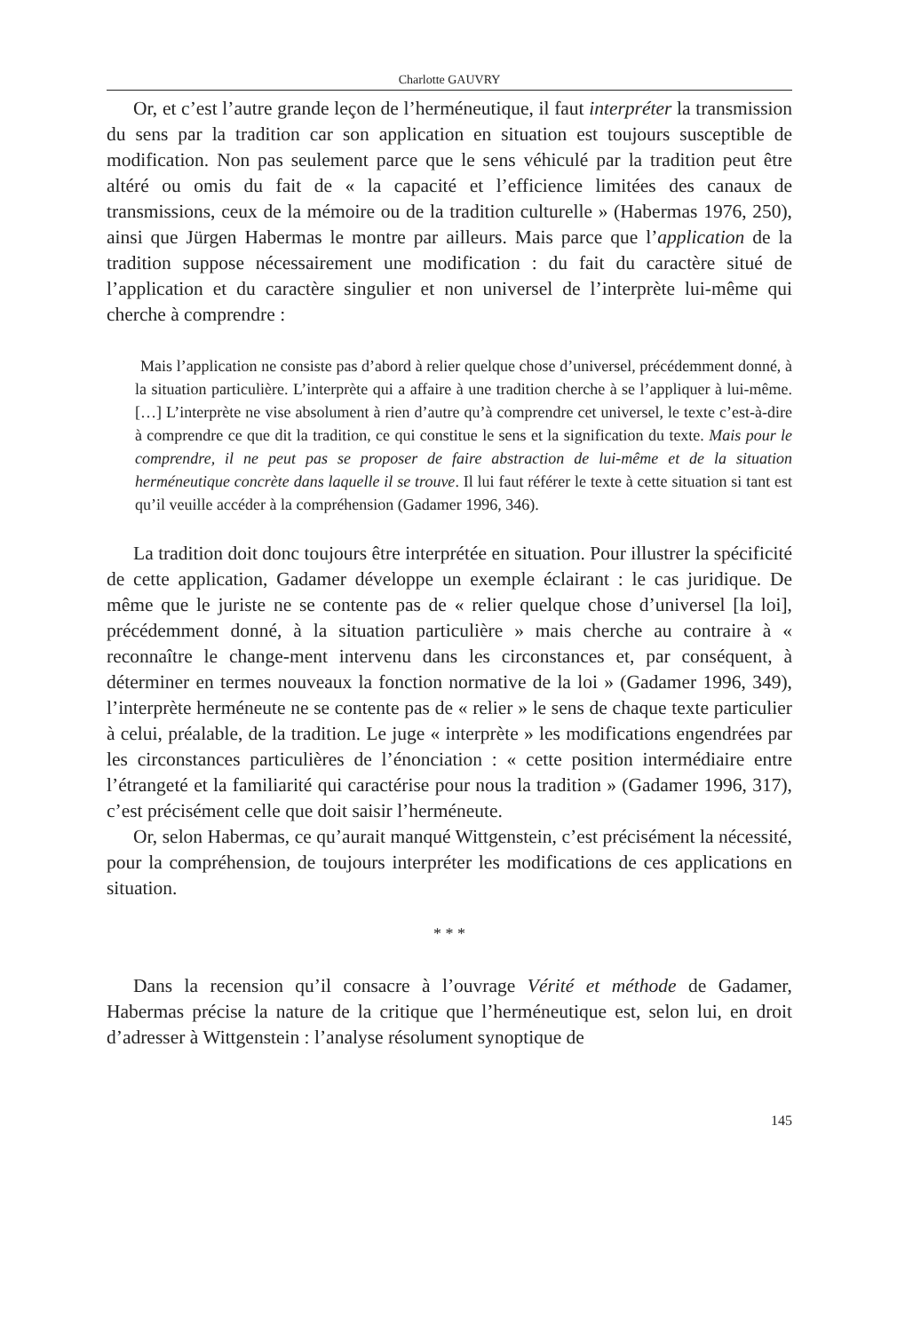Charlotte GAUVRY
Or, et c’est l’autre grande leçon de l’herméneutique, il faut interpréter la transmission du sens par la tradition car son application en situation est toujours susceptible de modification. Non pas seulement parce que le sens véhiculé par la tradition peut être altéré ou omis du fait de « la capacité et l’efficience limitées des canaux de transmissions, ceux de la mémoire ou de la tradition culturelle » (Habermas 1976, 250), ainsi que Jürgen Habermas le montre par ailleurs. Mais parce que l’application de la tradition suppose nécessairement une modification : du fait du caractère situé de l’application et du caractère singulier et non universel de l’interprète lui-même qui cherche à comprendre :
Mais l’application ne consiste pas d’abord à relier quelque chose d’universel, précédemment donné, à la situation particulière. L’interprète qui a affaire à une tradition cherche à se l’appliquer à lui-même. […] L’interprète ne vise absolument à rien d’autre qu’à comprendre cet universel, le texte c’est-à-dire à comprendre ce que dit la tradition, ce qui constitue le sens et la signification du texte. Mais pour le comprendre, il ne peut pas se proposer de faire abstraction de lui-même et de la situation herméneutique concrète dans laquelle il se trouve. Il lui faut référer le texte à cette situation si tant est qu’il veuille accéder à la compréhension (Gadamer 1996, 346).
La tradition doit donc toujours être interprétée en situation. Pour illustrer la spécificité de cette application, Gadamer développe un exemple éclairant : le cas juridique. De même que le juriste ne se contente pas de « relier quelque chose d’universel [la loi], précédemment donné, à la situation particulière » mais cherche au contraire à « reconnaître le change-ment intervenu dans les circonstances et, par conséquent, à déterminer en termes nouveaux la fonction normative de la loi » (Gadamer 1996, 349), l’interprète herméneute ne se contente pas de « relier » le sens de chaque texte particulier à celui, préalable, de la tradition. Le juge « interprète » les modifications engendrées par les circonstances particulières de l’énonciation : « cette position intermédiaire entre l’étrangeté et la familiarité qui caractérise pour nous la tradition » (Gadamer 1996, 317), c’est précisément celle que doit saisir l’herméneute.
Or, selon Habermas, ce qu’aurait manqué Wittgenstein, c’est précisément la nécessité, pour la compréhension, de toujours interpréter les modifications de ces applications en situation.
* * *
Dans la recension qu’il consacre à l’ouvrage Vérité et méthode de Gadamer, Habermas précise la nature de la critique que l’herméneutique est, selon lui, en droit d’adresser à Wittgenstein : l’analyse résolument synoptique de
145